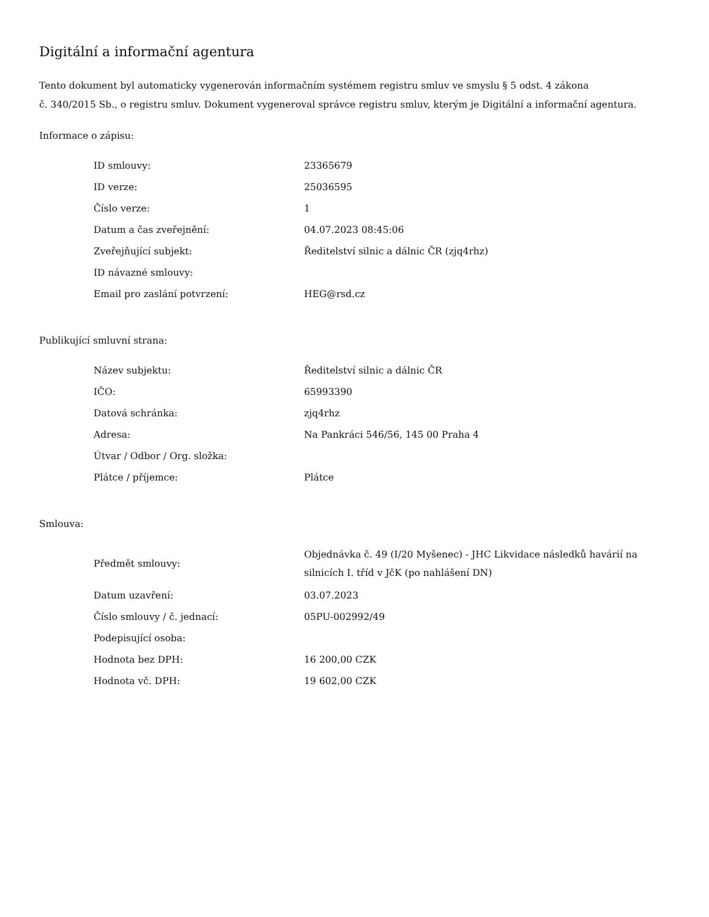Digitální a informační agentura
Tento dokument byl automaticky vygenerován informačním systémem registru smluv ve smyslu § 5 odst. 4 zákona
č. 340/2015 Sb., o registru smluv. Dokument vygeneroval správce registru smluv, kterým je Digitální a informační agentura.
Informace o zápisu:
| ID smlouvy: | 23365679 |
| ID verze: | 25036595 |
| Číslo verze: | 1 |
| Datum a čas zveřejnění: | 04.07.2023 08:45:06 |
| Zveřejňující subjekt: | Ředitelství silnic a dálnic ČR (zjq4rhz) |
| ID návazné smlouvy: | |
| Email pro zaslání potvrzení: | HEG@rsd.cz |
Publikující smluvní strana:
| Název subjektu: | Ředitelství silnic a dálnic ČR |
| IČO: | 65993390 |
| Datová schránka: | zjq4rhz |
| Adresa: | Na Pankráci 546/56, 145 00 Praha 4 |
| Útvar / Odbor / Org. složka: | |
| Plátce / příjemce: | Plátce |
Smlouva:
| Předmět smlouvy: | Objednávka č. 49 (I/20 Myšenec) - JHC Likvidace následků havárií na silnicích I. tříd v JčK (po nahlášení DN) |
| Datum uzavření: | 03.07.2023 |
| Číslo smlouvy / č. jednací: | 05PU-002992/49 |
| Podepisující osoba: | |
| Hodnota bez DPH: | 16 200,00 CZK |
| Hodnota vč. DPH: | 19 602,00 CZK |